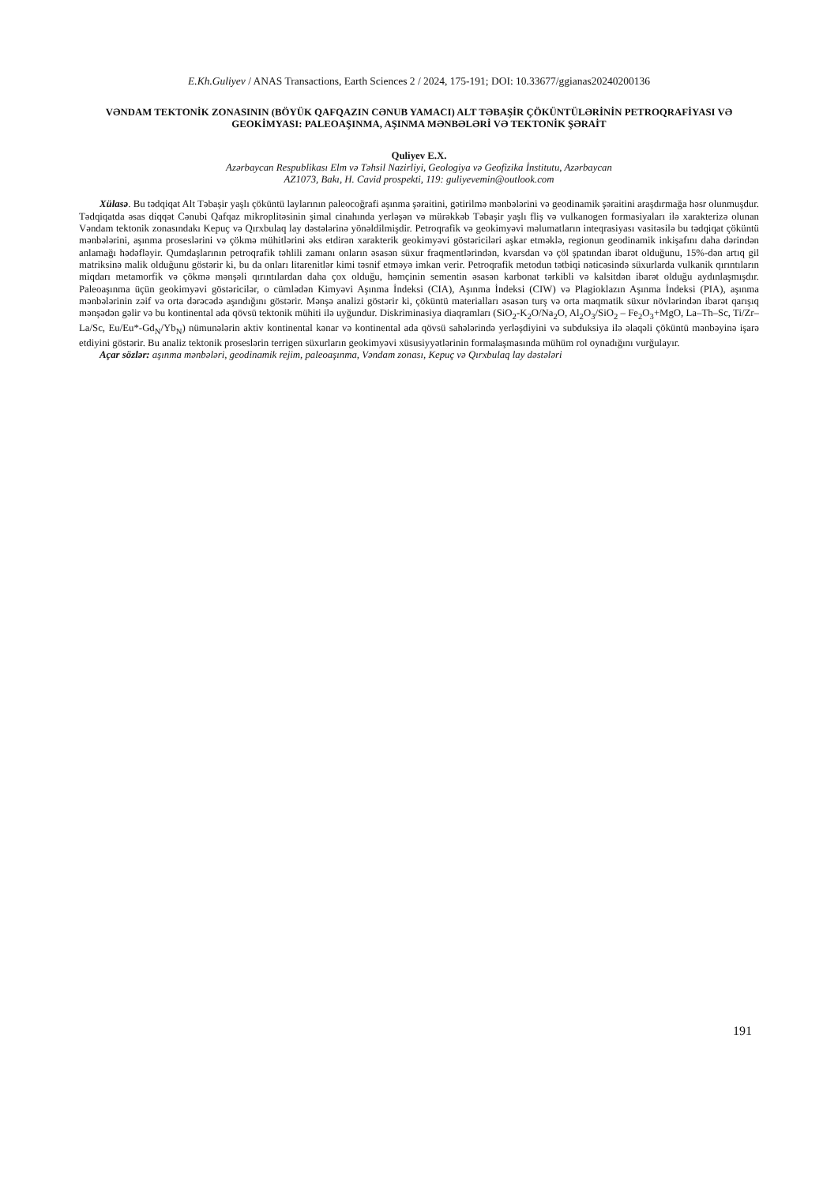E.Kh.Guliyev / ANAS Transactions, Earth Sciences 2 / 2024, 175-191; DOI: 10.33677/ggianas20240200136
VƏNDAM TEKTONİK ZONASININ (BÖYÜK QAFQAZIN CƏNUB YAMACI) ALT TƏBAŞİR ÇÖKÜNTÜLƏRİNİN PETROQRAFİYASI VƏ GEOKİMYASI: PALEOAŞINMA, AŞINMA MƏNBƏLƏRİ VƏ TEKTONİK ŞƏRAİT
Quliyev E.X.
Azərbaycan Respublikası Elm və Təhsil Nazirliyi, Geologiya və Geofizika İnstitutu, Azərbaycan
AZ1073, Bakı, H. Cavid prospekti, 119: guliyevemin@outlook.com
Xülasə. Bu tədqiqat Alt Təbaşir yaşlı çöküntü laylarının paleocoğrafi aşınma şəraitini, gətirilmə mənbələrini və geodinamik şəraitini araşdırmağa həsr olunmuşdur. Tədqiqatda əsas diqqət Cənubi Qafqaz mikroplitəsinin şimal cinahında yerləşən və mürəkkəb Təbaşir yaşlı fliş və vulkanogen formasiyaları ilə xarakterizə olunan Vəndam tektonik zonasındakı Kepuç və Qırxbulaq lay dəstələrinə yönəldilmişdir. Petroqrafik və geokimyəvi məlumatların inteqrasiyası vasitəsilə bu tədqiqat çöküntü mənbələrini, aşınma proseslərini və çökmə mühitlərini əks etdirən xarakterik geokimyəvi göstəriciləri aşkar etməklə, regionun geodinamik inkişafını daha dərindən anlamağı hədəfləyir. Qumdaşlarının petroqrafik təhlili zamanı onların əsasən süxur fraqmentlərindən, kvarsdan və çöl şpatından ibarət olduğunu, 15%-dən artıq gil matriksinə malik olduğunu göstərir ki, bu da onları litarenitlər kimi təsnif etməyə imkan verir. Petroqrafik metodun tətbiqi nəticəsində süxurlarda vulkanik qırıntıların miqdarı metamorfik və çökmə mənşəli qırıntılardan daha çox olduğu, həmçinin sementin əsasən karbonat tərkibli və kalsitdən ibarət olduğu aydınlaşmışdır. Paleoaşınma üçün geokimyəvi göstəricilər, o cümlədən Kimyəvi Aşınma İndeksi (CIA), Aşınma İndeksi (CIW) və Plagioklazın Aşınma İndeksi (PIA), aşınma mənbələrinin zəif və orta dərəcədə aşındığını göstərir. Mənşə analizi göstərir ki, çöküntü materialları əsasən turş və orta maqmatik süxur növlərindən ibarət qarışıq mənşədən gəlir və bu kontinental ada qövsü tektonik mühiti ilə uyğundur. Diskriminasiya diaqramları (SiO<sub>2</sub>-K<sub>2</sub>O/Na<sub>2</sub>O, Al<sub>2</sub>O<sub>3</sub>/SiO<sub>2</sub> – Fe<sub>2</sub>O<sub>3</sub>+MgO, La–Th–Sc, Ti/Zr–La/Sc, Eu/Eu*-Gd<sub>N</sub>/Yb<sub>N</sub>) nümunələrin aktiv kontinental kənar və kontinental ada qövsü sahələrində yerləşdiyini və subduksiya ilə əlaqəli çöküntü mənbəyinə işarə etdiyini göstərir. Bu analiz tektonik proseslərin terrigen süxurların geokimyəvi xüsusiyyətlərinin formalaşmasında mühüm rol oynadığını vurğulayır.
Açar sözlər: aşınma mənbələri, geodinamik rejim, paleoaşınma, Vəndam zonası, Kepuç və Qırxbulaq lay dəstələri
191